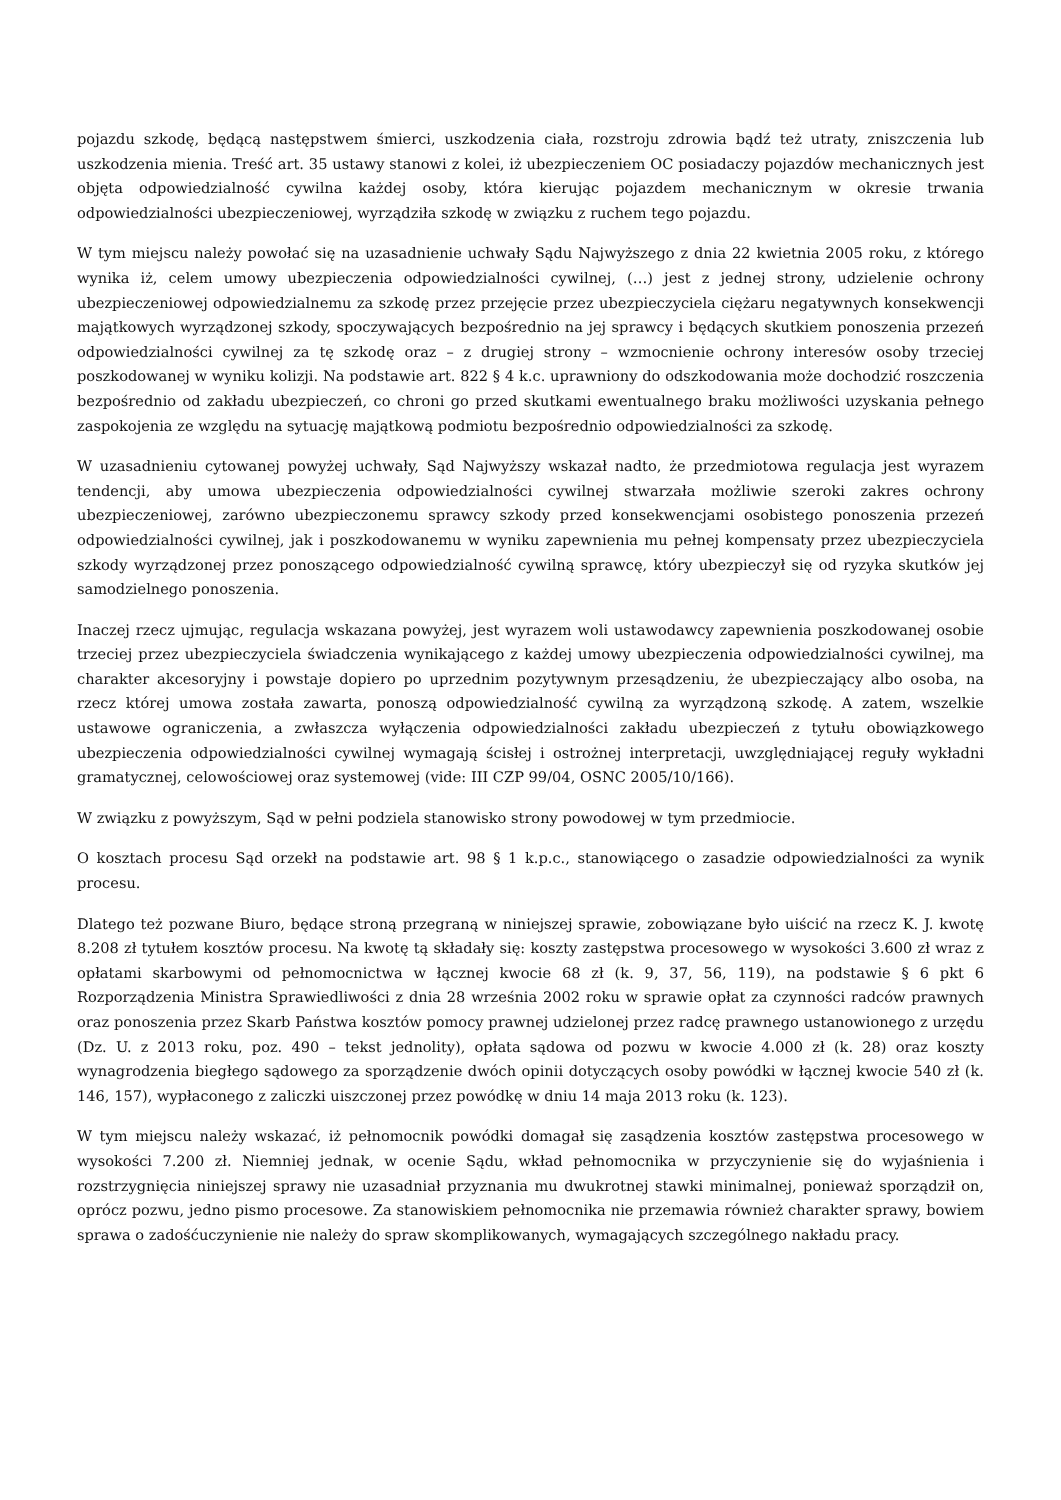pojazdu szkodę, będącą następstwem śmierci, uszkodzenia ciała, rozstroju zdrowia bądź też utraty, zniszczenia lub uszkodzenia mienia. Treść art. 35 ustawy stanowi z kolei, iż ubezpieczeniem OC posiadaczy pojazdów mechanicznych jest objęta odpowiedzialność cywilna każdej osoby, która kierując pojazdem mechanicznym w okresie trwania odpowiedzialności ubezpieczeniowej, wyrządziła szkodę w związku z ruchem tego pojazdu.
W tym miejscu należy powołać się na uzasadnienie uchwały Sądu Najwyższego z dnia 22 kwietnia 2005 roku, z którego wynika iż, celem umowy ubezpieczenia odpowiedzialności cywilnej, (…) jest z jednej strony, udzielenie ochrony ubezpieczeniowej odpowiedzialnemu za szkodę przez przejęcie przez ubezpieczyciela ciężaru negatywnych konsekwencji majątkowych wyrządzonej szkody, spoczywających bezpośrednio na jej sprawcy i będących skutkiem ponoszenia przezeń odpowiedzialności cywilnej za tę szkodę oraz – z drugiej strony – wzmocnienie ochrony interesów osoby trzeciej poszkodowanej w wyniku kolizji. Na podstawie art. 822 § 4 k.c. uprawniony do odszkodowania może dochodzić roszczenia bezpośrednio od zakładu ubezpieczeń, co chroni go przed skutkami ewentualnego braku możliwości uzyskania pełnego zaspokojenia ze względu na sytuację majątkową podmiotu bezpośrednio odpowiedzialności za szkodę.
W uzasadnieniu cytowanej powyżej uchwały, Sąd Najwyższy wskazał nadto, że przedmiotowa regulacja jest wyrazem tendencji, aby umowa ubezpieczenia odpowiedzialności cywilnej stwarzała możliwie szeroki zakres ochrony ubezpieczeniowej, zarówno ubezpieczonemu sprawcy szkody przed konsekwencjami osobistego ponoszenia przezeń odpowiedzialności cywilnej, jak i poszkodowanemu w wyniku zapewnienia mu pełnej kompensaty przez ubezpieczyciela szkody wyrządzonej przez ponoszącego odpowiedzialność cywilną sprawcę, który ubezpieczył się od ryzyka skutków jej samodzielnego ponoszenia.
Inaczej rzecz ujmując, regulacja wskazana powyżej, jest wyrazem woli ustawodawcy zapewnienia poszkodowanej osobie trzeciej przez ubezpieczyciela świadczenia wynikającego z każdej umowy ubezpieczenia odpowiedzialności cywilnej, ma charakter akcesoryjny i powstaje dopiero po uprzednim pozytywnym przesądzeniu, że ubezpieczający albo osoba, na rzecz której umowa została zawarta, ponoszą odpowiedzialność cywilną za wyrządzoną szkodę. A zatem, wszelkie ustawowe ograniczenia, a zwłaszcza wyłączenia odpowiedzialności zakładu ubezpieczeń z tytułu obowiązkowego ubezpieczenia odpowiedzialności cywilnej wymagają ścisłej i ostrożnej interpretacji, uwzględniającej reguły wykładni gramatycznej, celowościowej oraz systemowej (vide: III CZP 99/04, OSNC 2005/10/166).
W związku z powyższym, Sąd w pełni podziela stanowisko strony powodowej w tym przedmiocie.
O kosztach procesu Sąd orzekł na podstawie art. 98 § 1 k.p.c., stanowiącego o zasadzie odpowiedzialności za wynik procesu.
Dlatego też pozwane Biuro, będące stroną przegraną w niniejszej sprawie, zobowiązane było uiścić na rzecz K. J. kwotę 8.208 zł tytułem kosztów procesu. Na kwotę tą składały się: koszty zastępstwa procesowego w wysokości 3.600 zł wraz z opłatami skarbowymi od pełnomocnictwa w łącznej kwocie 68 zł (k. 9, 37, 56, 119), na podstawie § 6 pkt 6 Rozporządzenia Ministra Sprawiedliwości z dnia 28 września 2002 roku w sprawie opłat za czynności radców prawnych oraz ponoszenia przez Skarb Państwa kosztów pomocy prawnej udzielonej przez radcę prawnego ustanowionego z urzędu (Dz. U. z 2013 roku, poz. 490 – tekst jednolity), opłata sądowa od pozwu w kwocie 4.000 zł (k. 28) oraz koszty wynagrodzenia biegłego sądowego za sporządzenie dwóch opinii dotyczących osoby powódki w łącznej kwocie 540 zł (k. 146, 157), wypłaconego z zaliczki uiszczonej przez powódkę w dniu 14 maja 2013 roku (k. 123).
W tym miejscu należy wskazać, iż pełnomocnik powódki domagał się zasądzenia kosztów zastępstwa procesowego w wysokości 7.200 zł. Niemniej jednak, w ocenie Sądu, wkład pełnomocnika w przyczynienie się do wyjaśnienia i rozstrzygnięcia niniejszej sprawy nie uzasadniał przyznania mu dwukrotnej stawki minimalnej, ponieważ sporządził on, oprócz pozwu, jedno pismo procesowe. Za stanowiskiem pełnomocnika nie przemawia również charakter sprawy, bowiem sprawa o zadośćuczynienie nie należy do spraw skomplikowanych, wymagających szczególnego nakładu pracy.